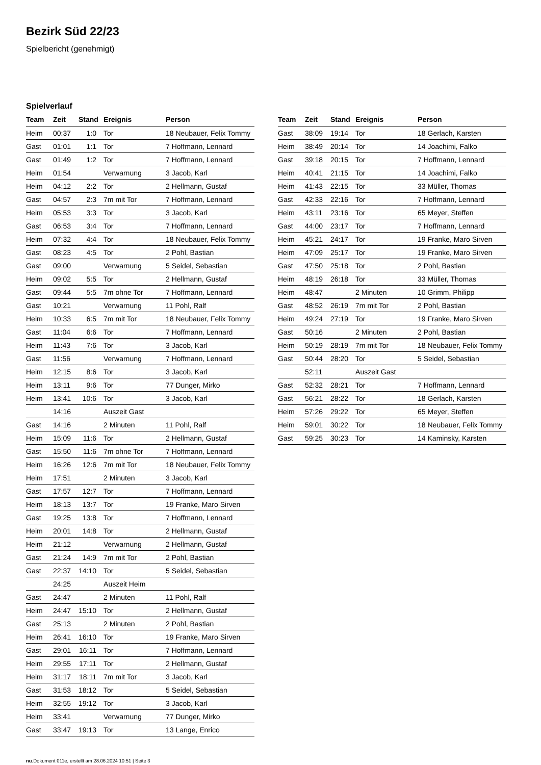Bezirk Süd 22/23
Spielbericht (genehmigt)
Spielverlauf
| Team | Zeit | Stand | Ereignis | Person |
| --- | --- | --- | --- | --- |
| Heim | 00:37 | 1:0 | Tor | 18 Neubauer, Felix Tommy |
| Gast | 01:01 | 1:1 | Tor | 7 Hoffmann, Lennard |
| Gast | 01:49 | 1:2 | Tor | 7 Hoffmann, Lennard |
| Heim | 01:54 | | Verwarnung | 3 Jacob, Karl |
| Heim | 04:12 | 2:2 | Tor | 2 Hellmann, Gustaf |
| Gast | 04:57 | 2:3 | 7m mit Tor | 7 Hoffmann, Lennard |
| Heim | 05:53 | 3:3 | Tor | 3 Jacob, Karl |
| Gast | 06:53 | 3:4 | Tor | 7 Hoffmann, Lennard |
| Heim | 07:32 | 4:4 | Tor | 18 Neubauer, Felix Tommy |
| Gast | 08:23 | 4:5 | Tor | 2 Pohl, Bastian |
| Gast | 09:00 | | Verwarnung | 5 Seidel, Sebastian |
| Heim | 09:02 | 5:5 | Tor | 2 Hellmann, Gustaf |
| Gast | 09:44 | 5:5 | 7m ohne Tor | 7 Hoffmann, Lennard |
| Gast | 10:21 | | Verwarnung | 11 Pohl, Ralf |
| Heim | 10:33 | 6:5 | 7m mit Tor | 18 Neubauer, Felix Tommy |
| Gast | 11:04 | 6:6 | Tor | 7 Hoffmann, Lennard |
| Heim | 11:43 | 7:6 | Tor | 3 Jacob, Karl |
| Gast | 11:56 | | Verwarnung | 7 Hoffmann, Lennard |
| Heim | 12:15 | 8:6 | Tor | 3 Jacob, Karl |
| Heim | 13:11 | 9:6 | Tor | 77 Dunger, Mirko |
| Heim | 13:41 | 10:6 | Tor | 3 Jacob, Karl |
| | 14:16 | | Auszeit Gast | |
| Gast | 14:16 | | 2 Minuten | 11 Pohl, Ralf |
| Heim | 15:09 | 11:6 | Tor | 2 Hellmann, Gustaf |
| Gast | 15:50 | 11:6 | 7m ohne Tor | 7 Hoffmann, Lennard |
| Heim | 16:26 | 12:6 | 7m mit Tor | 18 Neubauer, Felix Tommy |
| Heim | 17:51 | | 2 Minuten | 3 Jacob, Karl |
| Gast | 17:57 | 12:7 | Tor | 7 Hoffmann, Lennard |
| Heim | 18:13 | 13:7 | Tor | 19 Franke, Maro Sirven |
| Gast | 19:25 | 13:8 | Tor | 7 Hoffmann, Lennard |
| Heim | 20:01 | 14:8 | Tor | 2 Hellmann, Gustaf |
| Heim | 21:12 | | Verwarnung | 2 Hellmann, Gustaf |
| Gast | 21:24 | 14:9 | 7m mit Tor | 2 Pohl, Bastian |
| Gast | 22:37 | 14:10 | Tor | 5 Seidel, Sebastian |
| | 24:25 | | Auszeit Heim | |
| Gast | 24:47 | | 2 Minuten | 11 Pohl, Ralf |
| Heim | 24:47 | 15:10 | Tor | 2 Hellmann, Gustaf |
| Gast | 25:13 | | 2 Minuten | 2 Pohl, Bastian |
| Heim | 26:41 | 16:10 | Tor | 19 Franke, Maro Sirven |
| Gast | 29:01 | 16:11 | Tor | 7 Hoffmann, Lennard |
| Heim | 29:55 | 17:11 | Tor | 2 Hellmann, Gustaf |
| Heim | 31:17 | 18:11 | 7m mit Tor | 3 Jacob, Karl |
| Gast | 31:53 | 18:12 | Tor | 5 Seidel, Sebastian |
| Heim | 32:55 | 19:12 | Tor | 3 Jacob, Karl |
| Heim | 33:41 | | Verwarnung | 77 Dunger, Mirko |
| Gast | 33:47 | 19:13 | Tor | 13 Lange, Enrico |
| Team | Zeit | Stand | Ereignis | Person |
| --- | --- | --- | --- | --- |
| Gast | 38:09 | 19:14 | Tor | 18 Gerlach, Karsten |
| Heim | 38:49 | 20:14 | Tor | 14 Joachimi, Falko |
| Gast | 39:18 | 20:15 | Tor | 7 Hoffmann, Lennard |
| Heim | 40:41 | 21:15 | Tor | 14 Joachimi, Falko |
| Heim | 41:43 | 22:15 | Tor | 33 Müller, Thomas |
| Gast | 42:33 | 22:16 | Tor | 7 Hoffmann, Lennard |
| Heim | 43:11 | 23:16 | Tor | 65 Meyer, Steffen |
| Gast | 44:00 | 23:17 | Tor | 7 Hoffmann, Lennard |
| Heim | 45:21 | 24:17 | Tor | 19 Franke, Maro Sirven |
| Heim | 47:09 | 25:17 | Tor | 19 Franke, Maro Sirven |
| Gast | 47:50 | 25:18 | Tor | 2 Pohl, Bastian |
| Heim | 48:19 | 26:18 | Tor | 33 Müller, Thomas |
| Heim | 48:47 | | 2 Minuten | 10 Grimm, Philipp |
| Gast | 48:52 | 26:19 | 7m mit Tor | 2 Pohl, Bastian |
| Heim | 49:24 | 27:19 | Tor | 19 Franke, Maro Sirven |
| Gast | 50:16 | | 2 Minuten | 2 Pohl, Bastian |
| Heim | 50:19 | 28:19 | 7m mit Tor | 18 Neubauer, Felix Tommy |
| Gast | 50:44 | 28:20 | Tor | 5 Seidel, Sebastian |
| | 52:11 | | Auszeit Gast | |
| Gast | 52:32 | 28:21 | Tor | 7 Hoffmann, Lennard |
| Gast | 56:21 | 28:22 | Tor | 18 Gerlach, Karsten |
| Heim | 57:26 | 29:22 | Tor | 65 Meyer, Steffen |
| Heim | 59:01 | 30:22 | Tor | 18 Neubauer, Felix Tommy |
| Gast | 59:25 | 30:23 | Tor | 14 Kaminsky, Karsten |
nu.Dokument 011e, erstellt am 28.06.2024 10:51 | Seite 3